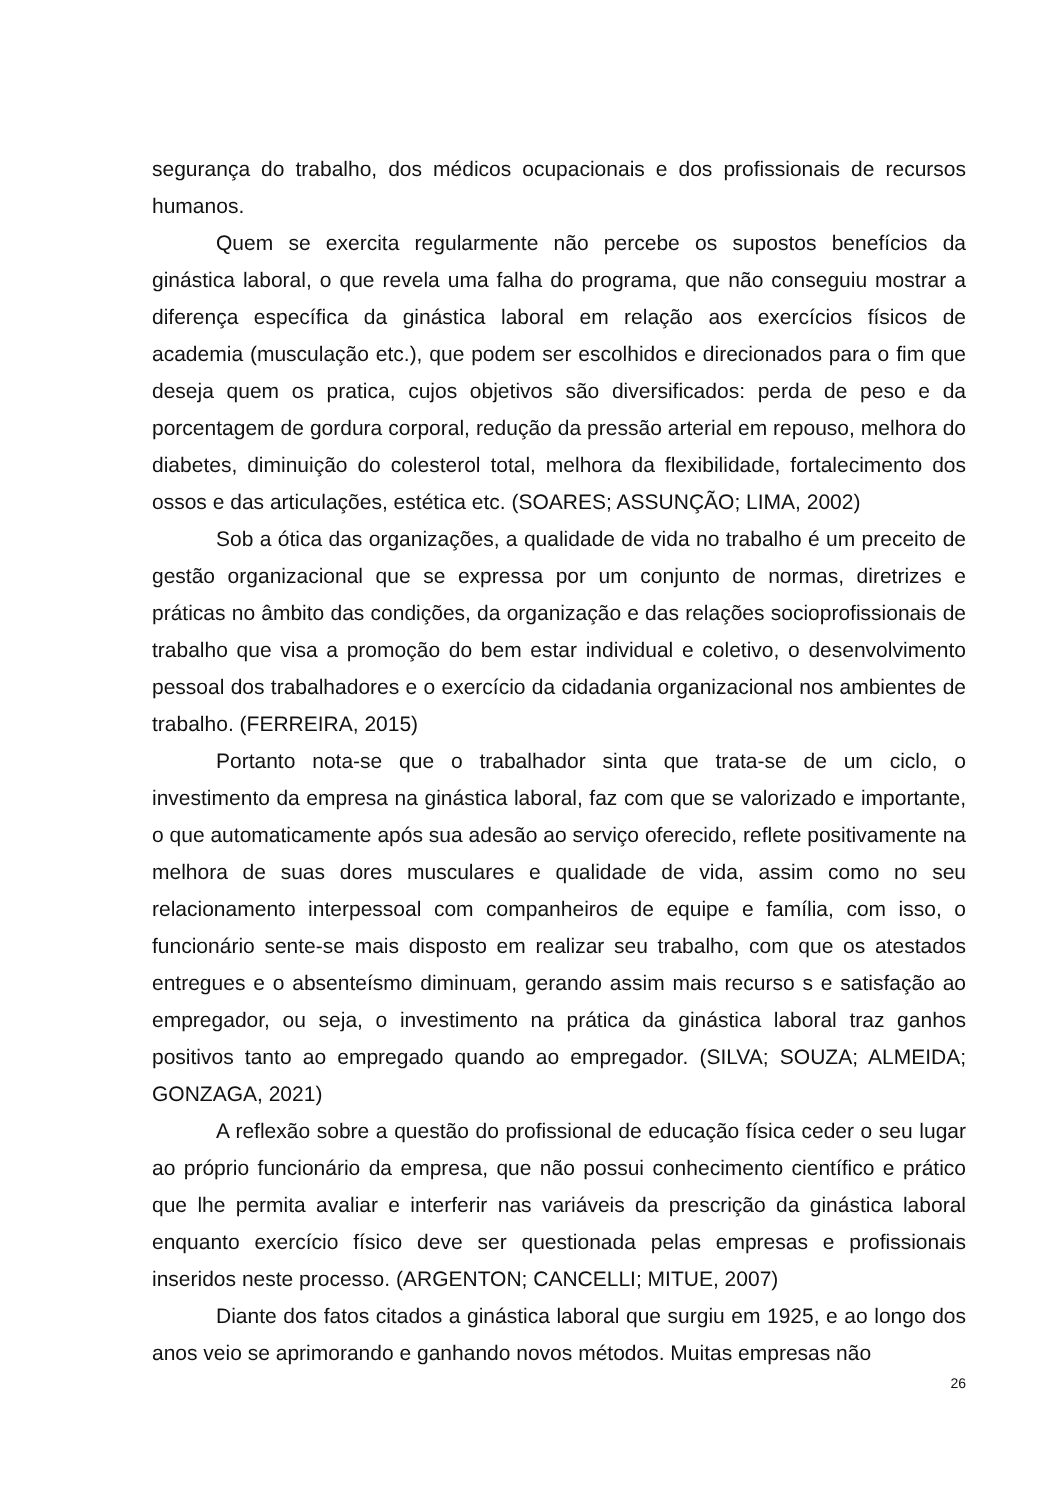segurança do trabalho, dos médicos ocupacionais e dos profissionais de recursos humanos.
Quem se exercita regularmente não percebe os supostos benefícios da ginástica laboral, o que revela uma falha do programa, que não conseguiu mostrar a diferença específica da ginástica laboral em relação aos exercícios físicos de academia (musculação etc.), que podem ser escolhidos e direcionados para o fim que deseja quem os pratica, cujos objetivos são diversificados: perda de peso e da porcentagem de gordura corporal, redução da pressão arterial em repouso, melhora do diabetes, diminuição do colesterol total, melhora da flexibilidade, fortalecimento dos ossos e das articulações, estética etc. (SOARES; ASSUNÇÃO; LIMA, 2002)
Sob a ótica das organizações, a qualidade de vida no trabalho é um preceito de gestão organizacional que se expressa por um conjunto de normas, diretrizes e práticas no âmbito das condições, da organização e das relações socioprofissionais de trabalho que visa a promoção do bem estar individual e coletivo, o desenvolvimento pessoal dos trabalhadores e o exercício da cidadania organizacional nos ambientes de trabalho. (FERREIRA, 2015)
Portanto nota-se que o trabalhador sinta que trata-se de um ciclo, o investimento da empresa na ginástica laboral, faz com que se valorizado e importante, o que automaticamente após sua adesão ao serviço oferecido, reflete positivamente na melhora de suas dores musculares e qualidade de vida, assim como no seu relacionamento interpessoal com companheiros de equipe e família, com isso, o funcionário sente-se mais disposto em realizar seu trabalho, com que os atestados entregues e o absenteísmo diminuam, gerando assim mais recurso s e satisfação ao empregador, ou seja, o investimento na prática da ginástica laboral traz ganhos positivos tanto ao empregado quando ao empregador. (SILVA; SOUZA; ALMEIDA; GONZAGA, 2021)
A reflexão sobre a questão do profissional de educação física ceder o seu lugar ao próprio funcionário da empresa, que não possui conhecimento científico e prático que lhe permita avaliar e interferir nas variáveis da prescrição da ginástica laboral enquanto exercício físico deve ser questionada pelas empresas e profissionais inseridos neste processo. (ARGENTON; CANCELLI; MITUE, 2007)
Diante dos fatos citados a ginástica laboral que surgiu em 1925, e ao longo dos anos veio se aprimorando e ganhando novos métodos. Muitas empresas não
26